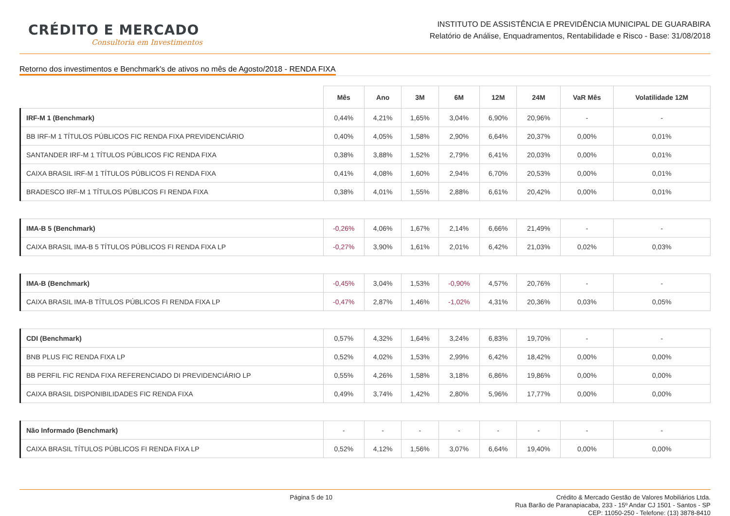CRÉDITO E MERCADO
Consultoria em Investimentos
INSTITUTO DE ASSISTÊNCIA E PREVIDÊNCIA MUNICIPAL DE GUARABIRA
Relatório de Análise, Enquadramentos, Rentabilidade e Risco - Base: 31/08/2018
Retorno dos investimentos e Benchmark's de ativos no mês de Agosto/2018 - RENDA FIXA
| | Mês | Ano | 3M | 6M | 12M | 24M | VaR Mês | Volatilidade 12M |
| --- | --- | --- | --- | --- | --- | --- | --- | --- |
| IRF-M 1 (Benchmark) | 0,44% | 4,21% | 1,65% | 3,04% | 6,90% | 20,96% | - | - |
| BB IRF-M 1 TÍTULOS PÚBLICOS FIC RENDA FIXA PREVIDENCIÁRIO | 0,40% | 4,05% | 1,58% | 2,90% | 6,64% | 20,37% | 0,00% | 0,01% |
| SANTANDER IRF-M 1 TÍTULOS PÚBLICOS FIC RENDA FIXA | 0,38% | 3,88% | 1,52% | 2,79% | 6,41% | 20,03% | 0,00% | 0,01% |
| CAIXA BRASIL IRF-M 1 TÍTULOS PÚBLICOS FI RENDA FIXA | 0,41% | 4,08% | 1,60% | 2,94% | 6,70% | 20,53% | 0,00% | 0,01% |
| BRADESCO IRF-M 1 TÍTULOS PÚBLICOS FI RENDA FIXA | 0,38% | 4,01% | 1,55% | 2,88% | 6,61% | 20,42% | 0,00% | 0,01% |
| IMA-B 5 (Benchmark) | -0,26% | 4,06% | 1,67% | 2,14% | 6,66% | 21,49% | - | - |
| CAIXA BRASIL IMA-B 5 TÍTULOS PÚBLICOS FI RENDA FIXA LP | -0,27% | 3,90% | 1,61% | 2,01% | 6,42% | 21,03% | 0,02% | 0,03% |
| IMA-B (Benchmark) | -0,45% | 3,04% | 1,53% | -0,90% | 4,57% | 20,76% | - | - |
| CAIXA BRASIL IMA-B TÍTULOS PÚBLICOS FI RENDA FIXA LP | -0,47% | 2,87% | 1,46% | -1,02% | 4,31% | 20,36% | 0,03% | 0,05% |
| CDI (Benchmark) | 0,57% | 4,32% | 1,64% | 3,24% | 6,83% | 19,70% | - | - |
| BNB PLUS FIC RENDA FIXA LP | 0,52% | 4,02% | 1,53% | 2,99% | 6,42% | 18,42% | 0,00% | 0,00% |
| BB PERFIL FIC RENDA FIXA REFERENCIADO DI PREVIDENCIÁRIO LP | 0,55% | 4,26% | 1,58% | 3,18% | 6,86% | 19,86% | 0,00% | 0,00% |
| CAIXA BRASIL DISPONIBILIDADES FIC RENDA FIXA | 0,49% | 3,74% | 1,42% | 2,80% | 5,96% | 17,77% | 0,00% | 0,00% |
| Não Informado (Benchmark) | - | - | - | - | - | - | - | - |
| CAIXA BRASIL TÍTULOS PÚBLICOS FI RENDA FIXA LP | 0,52% | 4,12% | 1,56% | 3,07% | 6,64% | 19,40% | 0,00% | 0,00% |
Página 5 de 10
Crédito & Mercado Gestão de Valores Mobiliários Ltda.
Rua Barão de Paranapiacaba, 233 - 15º Andar CJ 1501 - Santos - SP
CEP: 11050-250 - Telefone: (13) 3878-8410